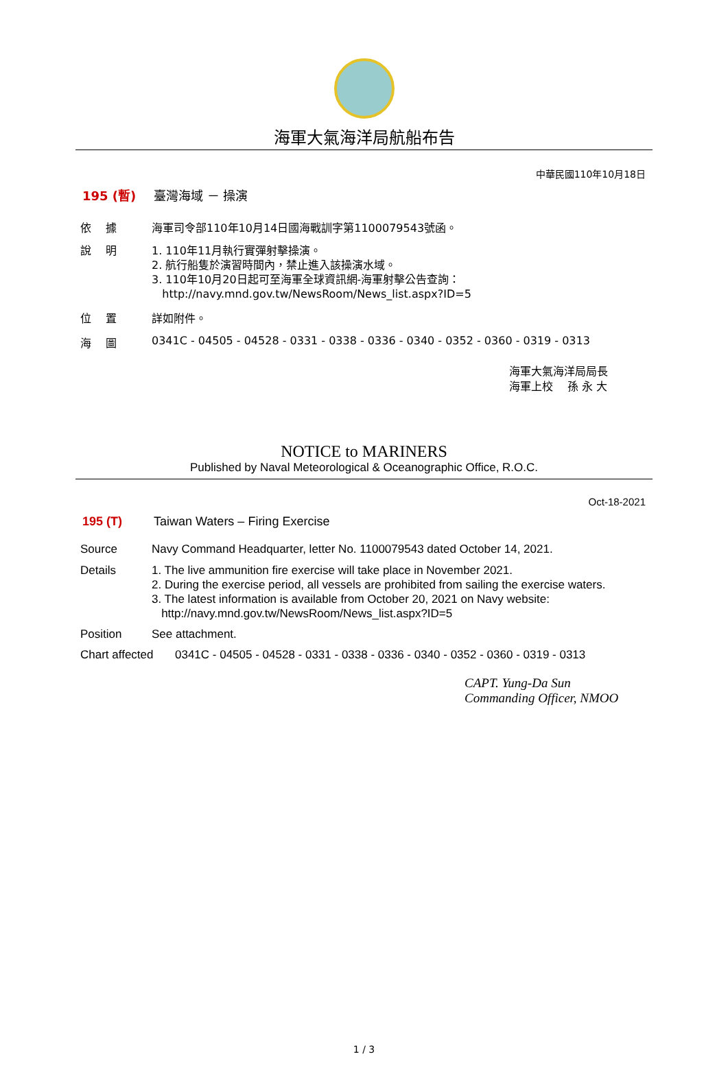海軍大氣海洋局航船布告
中華民國110年10月18日
195 (暫) 臺灣海域 － 操演
依　 據 海軍司令部110年10月14日國海戰訓字第1100079543號函。
說　 明 1. 110年11月執行實彈射擊操演。
2. 航行船隻於演習時間內，禁止進入該操演水域。
3. 110年10月20日起可至海軍全球資訊網-海軍射擊公告查詢：
http://navy.mnd.gov.tw/NewsRoom/News_list.aspx?ID=5
位　 置 詳如附件。
海　 圖 0341C - 04505 - 04528 - 0331 - 0338 - 0336 - 0340 - 0352 - 0360 - 0319 - 0313
海軍大氣海洋局局長
海軍上校　 孫 永 大
NOTICE to MARINERS
Published by Naval Meteorological & Oceanographic Office, R.O.C.
Oct-18-2021
195 (T) Taiwan Waters – Firing Exercise
Source Navy Command Headquarter, letter No. 1100079543 dated October 14, 2021.
Details 1. The live ammunition fire exercise will take place in November 2021.
2. During the exercise period, all vessels are prohibited from sailing the exercise waters.
3. The latest information is available from October 20, 2021 on Navy website:
http://navy.mnd.gov.tw/NewsRoom/News_list.aspx?ID=5
Position See attachment.
Chart affected
0341C - 04505 - 04528 - 0331 - 0338 - 0336 - 0340 - 0352 - 0360 - 0319 - 0313
CAPT. Yung-Da Sun
Commanding Officer, NMOO
1 / 3